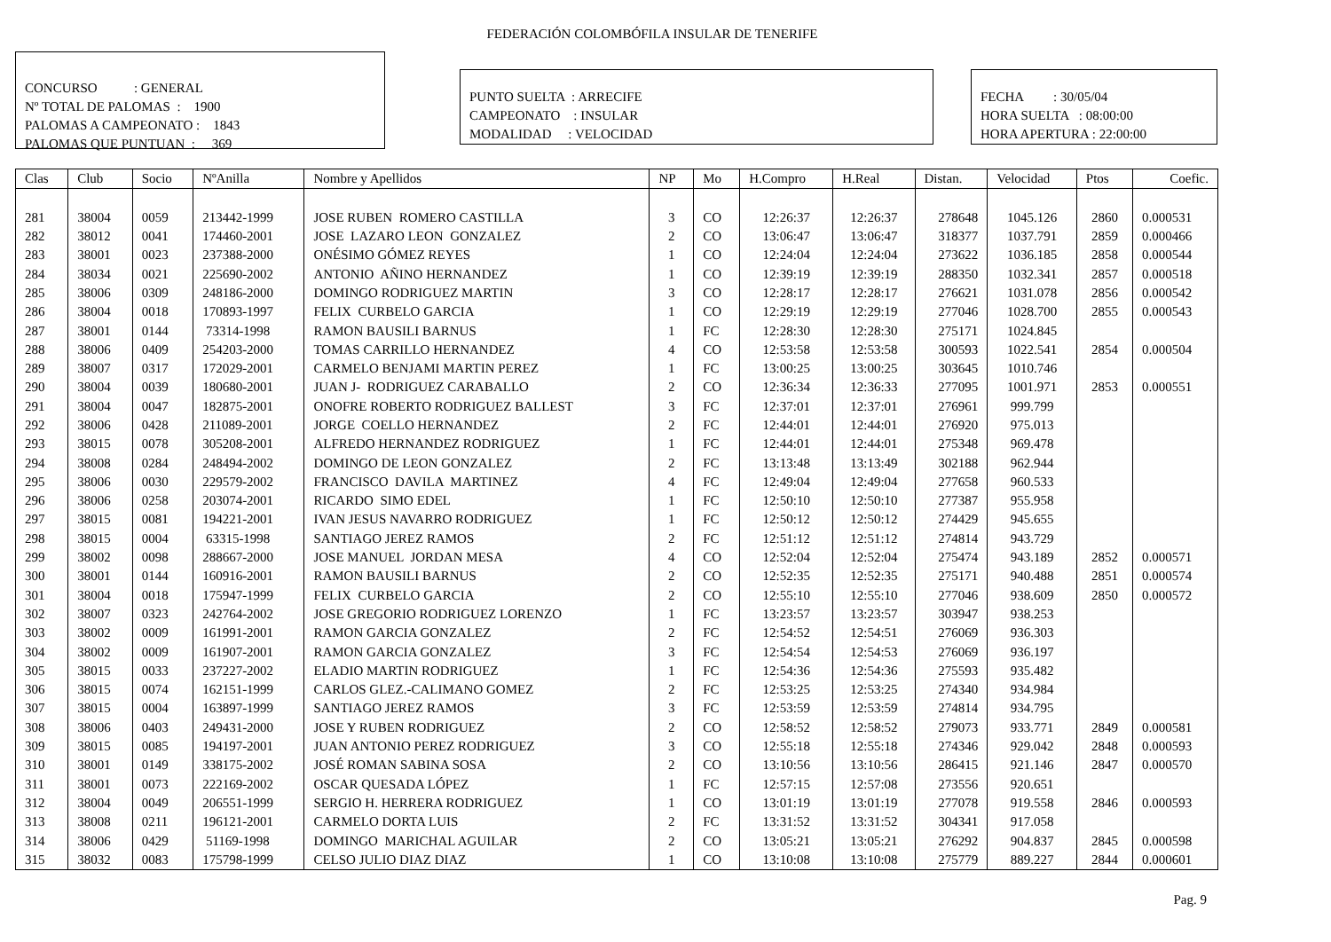FEDERACIÓN COLOMBÓFILA INSULAR DE TENERIFE
CONCURSO : GENERAL Nº TOTAL DE PALOMAS : 1900 PALOMAS A CAMPEONATO : 1843 PALOMAS QUE PUNTUAN : 369
PUNTO SUELTA : ARRECIFE CAMPEONATO : INSULAR MODALIDAD : VELOCIDAD
FECHA : 30/05/04 HORA SUELTA : 08:00:00 HORA APERTURA : 22:00:00
| Clas | Club | Socio | NºAnilla | Nombre y Apellidos | NP | Mo | H.Compro | H.Real | Distan. | Velocidad | Ptos | Coefic. |
| --- | --- | --- | --- | --- | --- | --- | --- | --- | --- | --- | --- | --- |
| 281 | 38004 | 0059 | 213442-1999 | JOSE RUBEN ROMERO CASTILLA | 3 | CO | 12:26:37 | 12:26:37 | 278648 | 1045.126 | 2860 | 0.000531 |
| 282 | 38012 | 0041 | 174460-2001 | JOSE LAZARO LEON GONZALEZ | 2 | CO | 13:06:47 | 13:06:47 | 318377 | 1037.791 | 2859 | 0.000466 |
| 283 | 38001 | 0023 | 237388-2000 | ONÉSIMO GÓMEZ REYES | 1 | CO | 12:24:04 | 12:24:04 | 273622 | 1036.185 | 2858 | 0.000544 |
| 284 | 38034 | 0021 | 225690-2002 | ANTONIO AÑINO HERNANDEZ | 1 | CO | 12:39:19 | 12:39:19 | 288350 | 1032.341 | 2857 | 0.000518 |
| 285 | 38006 | 0309 | 248186-2000 | DOMINGO RODRIGUEZ MARTIN | 3 | CO | 12:28:17 | 12:28:17 | 276621 | 1031.078 | 2856 | 0.000542 |
| 286 | 38004 | 0018 | 170893-1997 | FELIX CURBELO GARCIA | 1 | CO | 12:29:19 | 12:29:19 | 277046 | 1028.700 | 2855 | 0.000543 |
| 287 | 38001 | 0144 | 73314-1998 | RAMON BAUSILI BARNUS | 1 | FC | 12:28:30 | 12:28:30 | 275171 | 1024.845 | | |
| 288 | 38006 | 0409 | 254203-2000 | TOMAS CARRILLO HERNANDEZ | 4 | CO | 12:53:58 | 12:53:58 | 300593 | 1022.541 | 2854 | 0.000504 |
| 289 | 38007 | 0317 | 172029-2001 | CARMELO BENJAMI MARTIN PEREZ | 1 | FC | 13:00:25 | 13:00:25 | 303645 | 1010.746 | | |
| 290 | 38004 | 0039 | 180680-2001 | JUAN J- RODRIGUEZ CARABALLO | 2 | CO | 12:36:34 | 12:36:33 | 277095 | 1001.971 | 2853 | 0.000551 |
| 291 | 38004 | 0047 | 182875-2001 | ONOFRE ROBERTO RODRIGUEZ BALLEST | 3 | FC | 12:37:01 | 12:37:01 | 276961 | 999.799 | | |
| 292 | 38006 | 0428 | 211089-2001 | JORGE COELLO HERNANDEZ | 2 | FC | 12:44:01 | 12:44:01 | 276920 | 975.013 | | |
| 293 | 38015 | 0078 | 305208-2001 | ALFREDO HERNANDEZ RODRIGUEZ | 1 | FC | 12:44:01 | 12:44:01 | 275348 | 969.478 | | |
| 294 | 38008 | 0284 | 248494-2002 | DOMINGO DE LEON GONZALEZ | 2 | FC | 13:13:48 | 13:13:49 | 302188 | 962.944 | | |
| 295 | 38006 | 0030 | 229579-2002 | FRANCISCO DAVILA MARTINEZ | 4 | FC | 12:49:04 | 12:49:04 | 277658 | 960.533 | | |
| 296 | 38006 | 0258 | 203074-2001 | RICARDO SIMO EDEL | 1 | FC | 12:50:10 | 12:50:10 | 277387 | 955.958 | | |
| 297 | 38015 | 0081 | 194221-2001 | IVAN JESUS NAVARRO RODRIGUEZ | 1 | FC | 12:50:12 | 12:50:12 | 274429 | 945.655 | | |
| 298 | 38015 | 0004 | 63315-1998 | SANTIAGO JEREZ RAMOS | 2 | FC | 12:51:12 | 12:51:12 | 274814 | 943.729 | | |
| 299 | 38002 | 0098 | 288667-2000 | JOSE MANUEL JORDAN MESA | 4 | CO | 12:52:04 | 12:52:04 | 275474 | 943.189 | 2852 | 0.000571 |
| 300 | 38001 | 0144 | 160916-2001 | RAMON BAUSILI BARNUS | 2 | CO | 12:52:35 | 12:52:35 | 275171 | 940.488 | 2851 | 0.000574 |
| 301 | 38004 | 0018 | 175947-1999 | FELIX CURBELO GARCIA | 2 | CO | 12:55:10 | 12:55:10 | 277046 | 938.609 | 2850 | 0.000572 |
| 302 | 38007 | 0323 | 242764-2002 | JOSE GREGORIO RODRIGUEZ LORENZO | 1 | FC | 13:23:57 | 13:23:57 | 303947 | 938.253 | | |
| 303 | 38002 | 0009 | 161991-2001 | RAMON GARCIA GONZALEZ | 2 | FC | 12:54:52 | 12:54:51 | 276069 | 936.303 | | |
| 304 | 38002 | 0009 | 161907-2001 | RAMON GARCIA GONZALEZ | 3 | FC | 12:54:54 | 12:54:53 | 276069 | 936.197 | | |
| 305 | 38015 | 0033 | 237227-2002 | ELADIO MARTIN RODRIGUEZ | 1 | FC | 12:54:36 | 12:54:36 | 275593 | 935.482 | | |
| 306 | 38015 | 0074 | 162151-1999 | CARLOS GLEZ.-CALIMANO GOMEZ | 2 | FC | 12:53:25 | 12:53:25 | 274340 | 934.984 | | |
| 307 | 38015 | 0004 | 163897-1999 | SANTIAGO JEREZ RAMOS | 3 | FC | 12:53:59 | 12:53:59 | 274814 | 934.795 | | |
| 308 | 38006 | 0403 | 249431-2000 | JOSE Y RUBEN RODRIGUEZ | 2 | CO | 12:58:52 | 12:58:52 | 279073 | 933.771 | 2849 | 0.000581 |
| 309 | 38015 | 0085 | 194197-2001 | JUAN ANTONIO PEREZ RODRIGUEZ | 3 | CO | 12:55:18 | 12:55:18 | 274346 | 929.042 | 2848 | 0.000593 |
| 310 | 38001 | 0149 | 338175-2002 | JOSÉ ROMAN SABINA SOSA | 2 | CO | 13:10:56 | 13:10:56 | 286415 | 921.146 | 2847 | 0.000570 |
| 311 | 38001 | 0073 | 222169-2002 | OSCAR QUESADA LÓPEZ | 1 | FC | 12:57:15 | 12:57:08 | 273556 | 920.651 | | |
| 312 | 38004 | 0049 | 206551-1999 | SERGIO H. HERRERA RODRIGUEZ | 1 | CO | 13:01:19 | 13:01:19 | 277078 | 919.558 | 2846 | 0.000593 |
| 313 | 38008 | 0211 | 196121-2001 | CARMELO DORTA LUIS | 2 | FC | 13:31:52 | 13:31:52 | 304341 | 917.058 | | |
| 314 | 38006 | 0429 | 51169-1998 | DOMINGO MARICHAL AGUILAR | 2 | CO | 13:05:21 | 13:05:21 | 276292 | 904.837 | 2845 | 0.000598 |
| 315 | 38032 | 0083 | 175798-1999 | CELSO JULIO DIAZ DIAZ | 1 | CO | 13:10:08 | 13:10:08 | 275779 | 889.227 | 2844 | 0.000601 |
Pag. 9